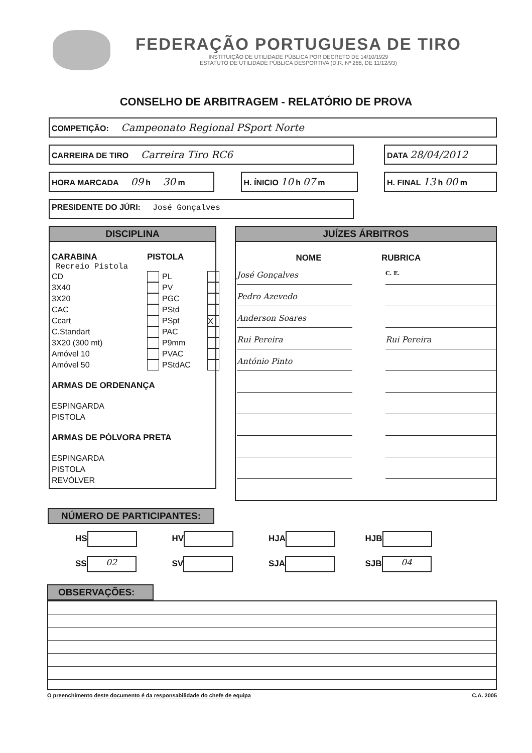FEDERAÇÃO PORTUGUESA DE TIRO
INSTITUIÇÃO DE UTILIDADE PÚBLICA POR DECRETO DE 14/10/1929
ESTATUTO DE UTILIDADE PÚBLICA DESPORTIVA (D.R. Nº 288, DE 11/12/93)
CONSELHO DE ARBITRAGEM - RELATÓRIO DE PROVA
COMPETIÇÃO: Campeonato Regional PSport Norte
CARREIRA DE TIRO Carreira Tiro RC6
DATA 28/04/2012
HORA MARCADA 09 h 30 m H. ÍNICIO 10 h 07 m H. FINAL 13 h 00 m
PRESIDENTE DO JÚRI: José Gonçalves
DISCIPLINA
CARABINA PISTOLA
Recreio Pistola
CD PL 3X40 PV 3X20 PGC CAC PStd Ccart PSpt X C.Standart PAC 3X20 (300 mt) P9mm Amóvel 10 PVAC Amóvel 50 PStdAC
ARMAS DE ORDENANÇA
ESPINGARDA
PISTOLA
ARMAS DE PÓLVORA PRETA
ESPINGARDA
PISTOLA
REVÓLVER
JUÍZES ÁRBITROS
NOME RUBRICA
José Gonçalves
Pedro Azevedo
Anderson Soares
Rui Pereira
António Pinto
C. E.
Rui Pereira
NÚMERO DE PARTICIPANTES:
HS
HV
HJA
HJB
SS 02
SV
SJA
SJB 04
OBSERVAÇÕES:
O preenchimento deste documento é da responsabilidade do chefe de equipa C.A. 2005